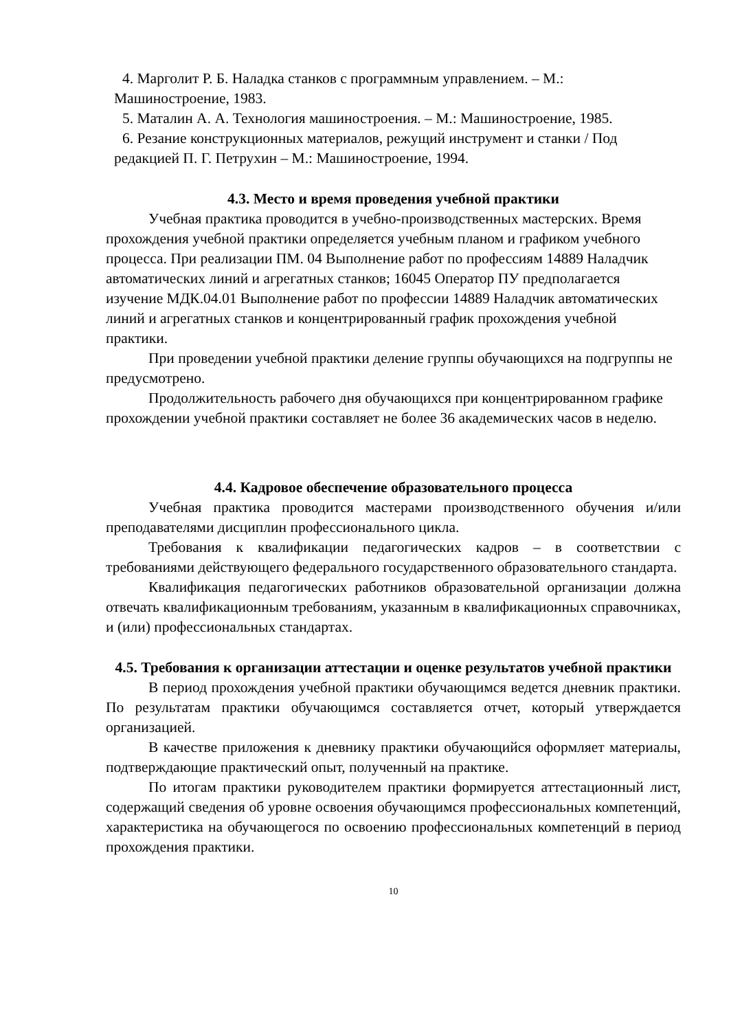4. Марголит Р. Б. Наладка станков с программным управлением. – М.: Машиностроение, 1983.
5. Маталин А. А. Технология машиностроения. – М.: Машиностроение, 1985.
6. Резание конструкционных материалов, режущий инструмент и станки / Под редакцией П. Г. Петрухин – М.: Машиностроение, 1994.
4.3. Место и время проведения учебной практики
Учебная практика проводится в учебно-производственных мастерских. Время прохождения учебной практики определяется учебным планом и графиком учебного процесса. При реализации ПМ. 04 Выполнение работ по профессиям 14889 Наладчик автоматических линий и агрегатных станков; 16045 Оператор ПУ предполагается изучение МДК.04.01 Выполнение работ по профессии 14889 Наладчик автоматических линий и агрегатных станков и концентрированный график прохождения учебной практики.
При проведении учебной практики деление группы обучающихся на подгруппы не предусмотрено.
Продолжительность рабочего дня обучающихся при концентрированном графике прохождении учебной практики составляет не более 36 академических часов в неделю.
4.4. Кадровое обеспечение образовательного процесса
Учебная практика проводится мастерами производственного обучения и/или преподавателями дисциплин профессионального цикла.
Требования к квалификации педагогических кадров – в соответствии с требованиями действующего федерального государственного образовательного стандарта.
Квалификация педагогических работников образовательной организации должна отвечать квалификационным требованиям, указанным в квалификационных справочниках, и (или) профессиональных стандартах.
4.5. Требования к организации аттестации и оценке результатов учебной практики
В период прохождения учебной практики обучающимся ведется дневник практики. По результатам практики обучающимся составляется отчет, который утверждается организацией.
В качестве приложения к дневнику практики обучающийся оформляет материалы, подтверждающие практический опыт, полученный на практике.
По итогам практики руководителем практики формируется аттестационный лист, содержащий сведения об уровне освоения обучающимся профессиональных компетенций, характеристика на обучающегося по освоению профессиональных компетенций в период прохождения практики.
10